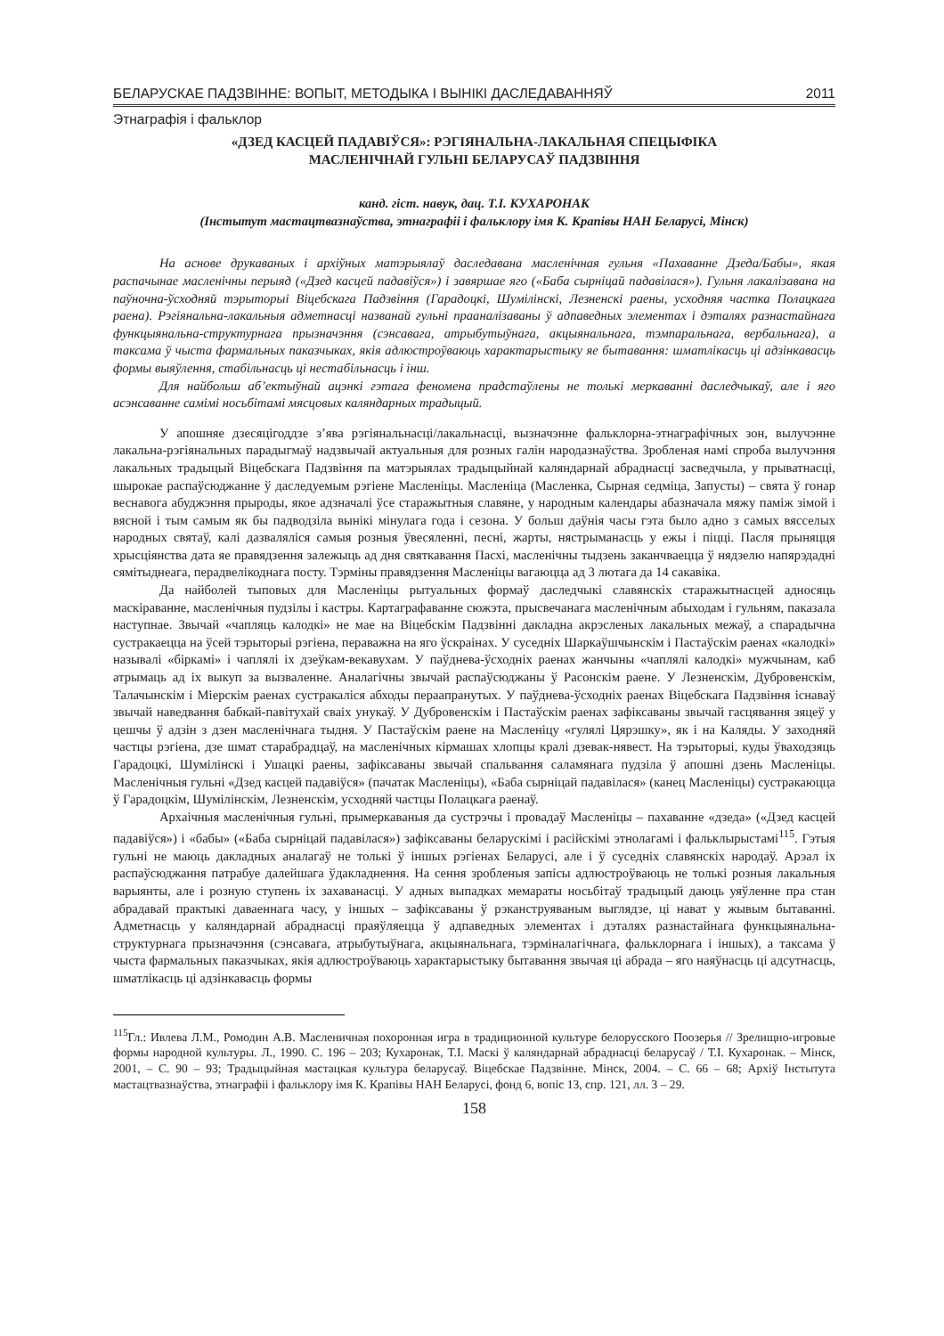БЕЛАРУСКАЕ ПАДЗВІННЕ: ВОПЫТ, МЕТОДЫКА І ВЫНІКІ ДАСЛЕДАВАННЯЎ 2011
Этнаграфія і фальклор
«ДЗЕД КАСЦЕЙ ПАДАВІЎСЯ»: РЭГІЯНАЛЬНА-ЛАКАЛЬНАЯ СПЕЦЫФІКА
МАСЛЕНІЧНАЙ ГУЛЬНІ БЕЛАРУСАЎ ПАДЗВІННЯ
канд. гіст. навук, дац. Т.І. КУХАРОНАК
(Інстытут мастацтвазнаўства, этнаграфіі і фальклору імя К. Крапівы НАН Беларусі, Мінск)
На аснове друкаваных і архіўных матэрыялаў даследавана масленічная гульня «Пахаванне Дзеда/Бабы», якая распачынае масленічны перыяд («Дзед касцей падавіўся») і завяршае яго («Баба сырніцай падавілася»). Гульня лакалізавана на паўночна-ўсходняй тэрыторыі Віцебскага Падзвіння (Гарадоцкі, Шумілінскі, Лезненскі раены, усходняя частка Полацкага раена). Рэгіянальна-лакальныя адметнасці названай гульні прааналізаваны ў адпаведных элементах і дэталях разнастайнага функцыянальна-структурнага прызначэння (сэнсавага, атрыбутыўнага, акцыянальнага, тэмпаральнага, вербальнага), а таксама ў чыста фармальных паказчыках, якія адлюстроўваюць характарыстыку яе бытавання: шматлікасць ці адзінкавасць формы выяўлення, стабільнасць ці нестабільнасць і інш.
Для найбольш аб’ектыўнай ацэнкі гэтага феномена прадстаўлены не толькі меркаванні даследчыкаў, але і яго асэнсаванне самімі носьбітамі мясцовых каляндарных традыцый.
У апошняе дзесяцігоддзе з’ява рэгіянальнасці/лакальнасці, вызначэнне фальклорна-этнаграфічных зон, вылучэнне лакальна-рэгіянальных парадыгмаў надзвычай актуальныя для розных галін народазнаўства. Зробленая намі спроба вылучэння лакальных традыцый Віцебскага Падзвіння па матэрыялах традыцыйнай каляндарнай абраднасці засведчыла, у прыватнасці, шырокае распаўсюджанне ў даследуемым рэгіене Масленіцы. Масленіца (Масленка, Сырная седміца, Запусты) – свята ў гонар веснавога абуджэння прыроды, якое адзначалі ўсе старажытныя славяне, у народным календары абазначала мяжу паміж зімой і вясной і тым самым як бы падводзіла вынікі мінулага года і сезона. У больш даўнія часы гэта было адно з самых вясселых народных святаў, калі дазваляліся самыя розныя ўвесяленні, песні, жарты, нястрыманасць у ежы і піцці. Пасля прыняцця хрысціянства дата яе правядзення залежыць ад дня святкавання Пасхі, масленічны тыдзень заканчваецца ў нядзелю напярэдадні сямітыднеага, перадвелікоднага посту. Тэрміны правядзення Масленіцы вагаюцца ад 3 лютага да 14 сакавіка.
Да найболей тыповых для Масленіцы рытуальных формаў даследчыкі славянскіх старажытнасцей адносяць маскіраванне, масленічныя пудзілы і кастры. Картаграфаванне сюжэта, прысвечанага масленічным абыходам і гульням, паказала наступнае. Звычай «чапляць калодкі» не мае на Віцебскім Падзвінні дакладна акрэсленых лакальных межаў, а спарадычна сустракаецца на ўсей тэрыторыі рэгіена, пераважна на яго ўскраінах. У суседніх Шаркаўшчынскім і Пастаўскім раенах «калодкі» называлі «біркамі» і чаплялі іх дзеўкам-векавухам. У паўднева-ўсходніх раенах жанчыны «чаплялі калодкі» мужчынам, каб атрымаць ад іх выкуп за вызваленне. Аналагічны звычай распаўсюджаны ў Расонскім раене. У Лезненскім, Дубровенскім, Талачынскім і Міерскім раенах сустракаліся абходы пераапранутых. У паўднева-ўсходніх раенах Віцебскага Падзвіння існаваў звычай наведвання бабкай-павітухай сваіх унукаў. У Дубровенскім і Пастаўскім раенах зафіксаваны звычай гасцявання зяцеў у цешчы ў адзін з дзен масленічнага тыдня. У Пастаўскім раене на Масленіцу «гулялі Цярэшку», як і на Каляды. У заходняй частцы рэгіена, дзе шмат старабрадцаў, на масленічных кірмашах хлопцы кралі дзевак-нявест. На тэрыторыі, куды ўваходзяць Гарадоцкі, Шумілінскі і Ушацкі раены, зафіксаваны звычай спальвання саламянага пудзіла ў апошні дзень Масленіцы. Масленічныя гульні «Дзед касцей падавіўся» (пачатак Масленіцы), «Баба сырніцай падавілася» (канец Масленіцы) сустракаюцца ў Гарадоцкім, Шумілінскім, Лезненскім, усходняй частцы Полацкага раенаў.
Архаічныя масленічныя гульні, прымеркаваныя да сустрэчы і провадаў Масленіцы – пахаванне «дзеда» («Дзед касцей падавіўся») і «бабы» («Баба сырніцай падавілася») зафіксаваны беларускімі і расійскімі этнолагамі і фальклырыстамі<sup>115</sup>. Гэтыя гульні не маюць дакладных аналагаў не толькі ў іншых рэгіенах Беларусі, але і ў суседніх славянскіх народаў. Арэал іх распаўсюджання патрабуе далейшага ўдакладнення. На сення зробленыя запісы адлюстроўваюць не толькі розныя лакальныя варыянты, але і розную ступень іх захаванасці. У адных выпадках мемараты носьбітаў традыцый даюць уяўленне пра стан абрадавай практыкі даваеннага часу, у іншых – зафіксаваны ў рэканструяваным выглядзе, ці нават у жывым бытаванні. Адметнасць у каляндарнай абраднасці праяўляецца ў адпаведных элементах і дэталях разнастайнага функцыянальна-структурнага прызначэння (сэнсавага, атрыбутыўнага, акцыянальнага, тэрміналагічнага, фальклорнага і іншых), а таксама ў чыста фармальных паказчыках, якія адлюстроўваюць характарыстыку бытавання звычая ці абрада – яго наяўнасць ці адсутнасць, шматлікасць ці адзінкавасць формы
<sup>115</sup> Гл.: Ивлева Л.М., Ромодин А.В. Масленичная похоронная игра в традиционной культуре белорусского Поозерья // Зрелищно-игровые формы народной культуры. Л., 1990. С. 196 – 203; Кухаронак, Т.І. Маскі ў каляндарнай абраднасці беларусаў / Т.І. Кухаронак. – Мінск, 2001, – С. 90 – 93; Традыцыйная мастацкая культура беларусаў. Віцебскае Падзвінне. Мінск, 2004. – С. 66 – 68; Архіў Інстытута мастацтвазнаўства, этнаграфіі і фальклору імя К. Крапівы НАН Беларусі, фонд 6, вопіс 13, спр. 121, лл. 3 – 29.
158